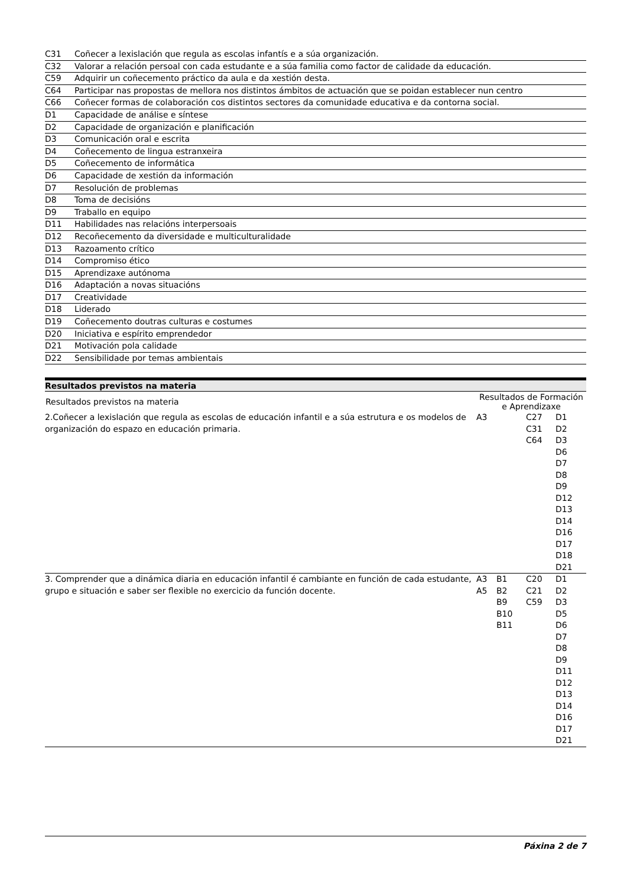| C31 | Coñecer a lexislación que regula as escolas infantís e a súa organización. |
| C32 | Valorar a relación persoal con cada estudante e a súa familia como factor de calidade da educación. |
| C59 | Adquirir un coñecemento práctico da aula e da xestión desta. |
| C64 | Participar nas propostas de mellora nos distintos ámbitos de actuación que se poidan establecer nun centro |
| C66 | Coñecer formas de colaboración cos distintos sectores da comunidade educativa e da contorna social. |
| D1 | Capacidade de análise e síntese |
| D2 | Capacidade de organización e planificación |
| D3 | Comunicación oral e escrita |
| D4 | Coñecemento de lingua estranxeira |
| D5 | Coñecemento de informática |
| D6 | Capacidade de xestión da información |
| D7 | Resolución de problemas |
| D8 | Toma de decisións |
| D9 | Traballo en equipo |
| D11 | Habilidades nas relacións interpersoais |
| D12 | Recoñecemento da diversidade e multiculturalidade |
| D13 | Razoamento crítico |
| D14 | Compromiso ético |
| D15 | Aprendizaxe autónoma |
| D16 | Adaptación a novas situacións |
| D17 | Creatividade |
| D18 | Liderado |
| D19 | Coñecemento doutras culturas e costumes |
| D20 | Iniciativa e espírito emprendedor |
| D21 | Motivación pola calidade |
| D22 | Sensibilidade por temas ambientais |
Resultados previstos na materia
| Resultados previstos na materia | Resultados de Formación e Aprendizaxe | | | |
| --- | --- | --- | --- | --- |
| 2.Coñecer a lexislación que regula as escolas de educación infantil e a súa estrutura e os modelos de organización do espazo en educación primaria. | A3 | | C27 C31 C64 | D1 D2 D3 D6 D7 D8 D9 D12 D13 D14 D16 D17 D18 D21 |
| 3. Comprender que a dinámica diaria en educación infantil é cambiante en función de cada estudante, grupo e situación e saber ser flexible no exercicio da función docente. | A3 A5 | B1 B2 B9 B10 B11 | C20 C21 C59 | D1 D2 D3 D5 D6 D7 D8 D9 D11 D12 D13 D14 D16 D17 D21 |
Páxina 2 de 7